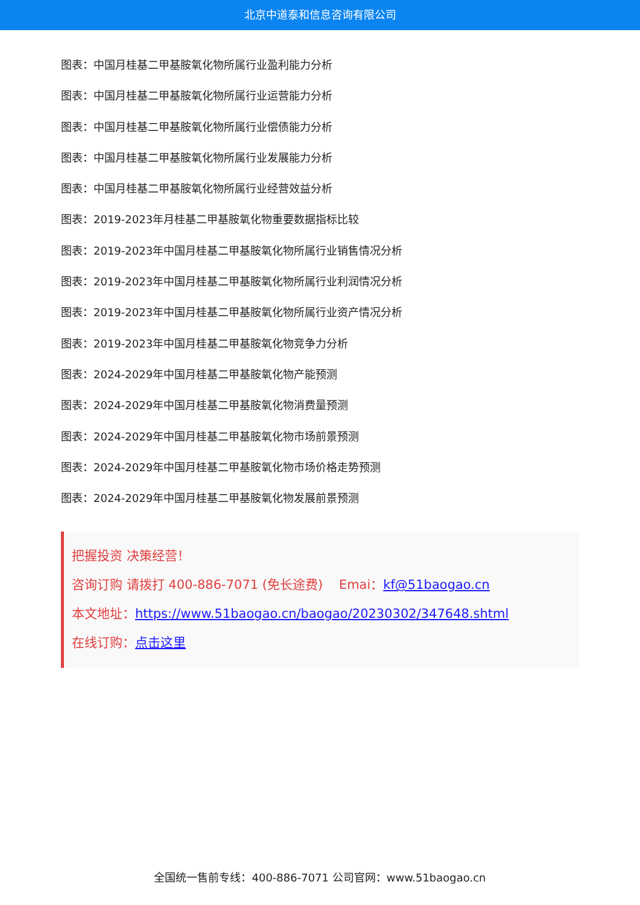北京中道泰和信息咨询有限公司
图表：中国月桂基二甲基胺氧化物所属行业盈利能力分析
图表：中国月桂基二甲基胺氧化物所属行业运营能力分析
图表：中国月桂基二甲基胺氧化物所属行业偿债能力分析
图表：中国月桂基二甲基胺氧化物所属行业发展能力分析
图表：中国月桂基二甲基胺氧化物所属行业经营效益分析
图表：2019-2023年月桂基二甲基胺氧化物重要数据指标比较
图表：2019-2023年中国月桂基二甲基胺氧化物所属行业销售情况分析
图表：2019-2023年中国月桂基二甲基胺氧化物所属行业利润情况分析
图表：2019-2023年中国月桂基二甲基胺氧化物所属行业资产情况分析
图表：2019-2023年中国月桂基二甲基胺氧化物竞争力分析
图表：2024-2029年中国月桂基二甲基胺氧化物产能预测
图表：2024-2029年中国月桂基二甲基胺氧化物消费量预测
图表：2024-2029年中国月桂基二甲基胺氧化物市场前景预测
图表：2024-2029年中国月桂基二甲基胺氧化物市场价格走势预测
图表：2024-2029年中国月桂基二甲基胺氧化物发展前景预测
把握投资 决策经营！
咨询订购 请拨打 400-886-7071 (免长途费) Emai：kf@51baogao.cn
本文地址：https://www.51baogao.cn/baogao/20230302/347648.shtml
在线订购：点击这里
全国统一售前专线：400-886-7071 公司官网：www.51baogao.cn